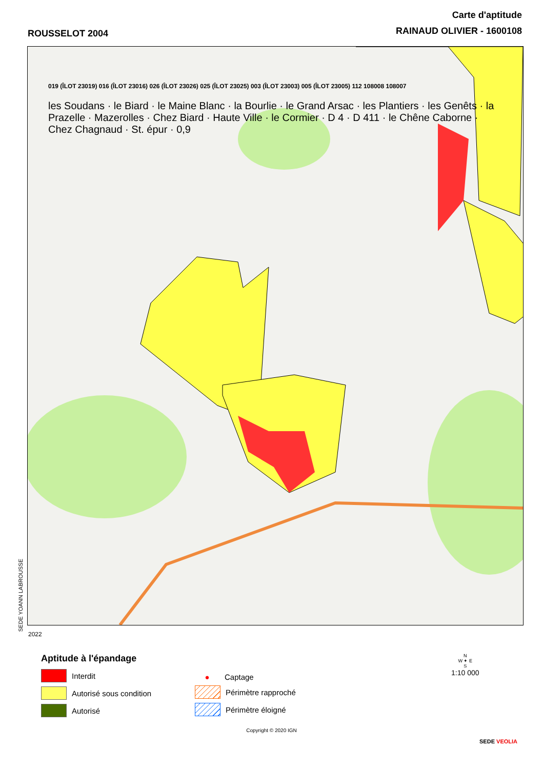ROUSSELOT 2004
Carte d'aptitude
RAINAUD OLIVIER - 1600108
019 (ÎLOT 23019) 016 (ÎLOT 23016) 026 (ÎLOT 23026) 025 (ÎLOT 23025) 003 (ÎLOT 23003) 005 (ÎLOT 23005) 112 108008 108007
les Soudans · le Biard · le Maine Blanc · la Bourlie · le Grand Arsac · les Plantiers · les Genêts · la Prazelle · Mazerolles · Chez Biard · Haute Ville · le Cormier · D 4 · D 411 · le Chêne Caborne · Chez Chagnaud · St. épur · 0,9
SEDE YOANN LABROUSSE
2022
Aptitude à l'épandage
Interdit
Autorisé sous condition
Autorisé
●
Captage
Périmètre rapproché
Périmètre éloigné
N
W ✦ E
S
1:10 000
Copyright © 2020 IGN
SEDE VEOLIA